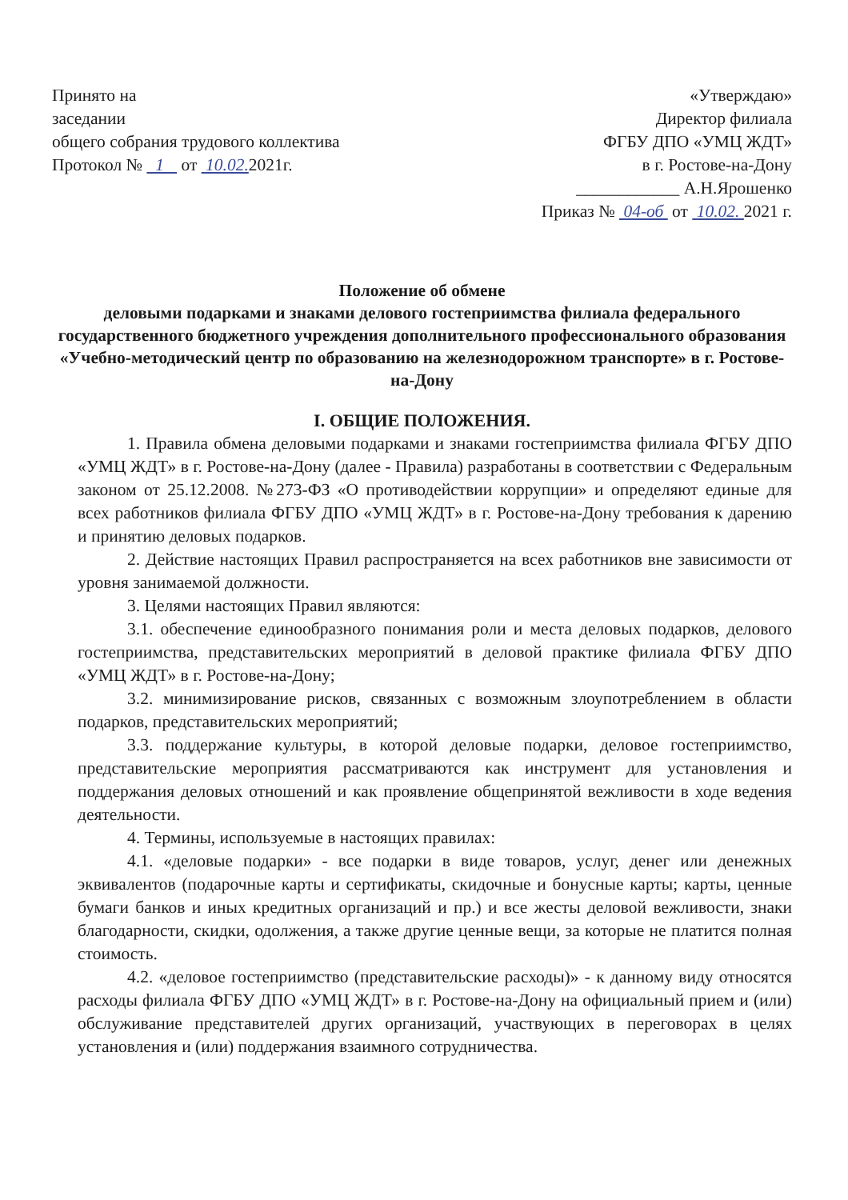Принято на
заседании
общего собрания трудового коллектива
Протокол № 1 от 10.02. 2021г.
«Утверждаю»
Директор филиала
ФГБУ ДПО «УМЦ ЖДТ»
в г. Ростове-на-Дону
____________ А.Н.Ярошенко
Приказ № 04-об от 10.02. 2021 г.
Положение об обмене
деловыми подарками и знаками делового гостеприимства филиала федерального государственного бюджетного учреждения дополнительного профессионального образования «Учебно-методический центр по образованию на железнодорожном транспорте» в г. Ростове-на-Дону
I. ОБЩИЕ ПОЛОЖЕНИЯ.
1. Правила обмена деловыми подарками и знаками гостеприимства филиала ФГБУ ДПО «УМЦ ЖДТ» в г. Ростове-на-Дону (далее - Правила) разработаны в соответствии с Федеральным законом от 25.12.2008. №273-ФЗ «О противодействии коррупции» и определяют единые для всех работников филиала ФГБУ ДПО «УМЦ ЖДТ» в г. Ростове-на-Дону требования к дарению и принятию деловых подарков.
2. Действие настоящих Правил распространяется на всех работников вне зависимости от уровня занимаемой должности.
3. Целями настоящих Правил являются:
3.1. обеспечение единообразного понимания роли и места деловых подарков, делового гостеприимства, представительских мероприятий в деловой практике филиала ФГБУ ДПО «УМЦ ЖДТ» в г. Ростове-на-Дону;
3.2. минимизирование рисков, связанных с возможным злоупотреблением в области подарков, представительских мероприятий;
3.3. поддержание культуры, в которой деловые подарки, деловое гостеприимство, представительские мероприятия рассматриваются как инструмент для установления и поддержания деловых отношений и как проявление общепринятой вежливости в ходе ведения деятельности.
4. Термины, используемые в настоящих правилах:
4.1. «деловые подарки» - все подарки в виде товаров, услуг, денег или денежных эквивалентов (подарочные карты и сертификаты, скидочные и бонусные карты; карты, ценные бумаги банков и иных кредитных организаций и пр.) и все жесты деловой вежливости, знаки благодарности, скидки, одолжения, а также другие ценные вещи, за которые не платится полная стоимость.
4.2. «деловое гостеприимство (представительские расходы)» - к данному виду относятся расходы филиала ФГБУ ДПО «УМЦ ЖДТ» в г. Ростове-на-Дону на официальный прием и (или) обслуживание представителей других организаций, участвующих в переговорах в целях установления и (или) поддержания взаимного сотрудничества.